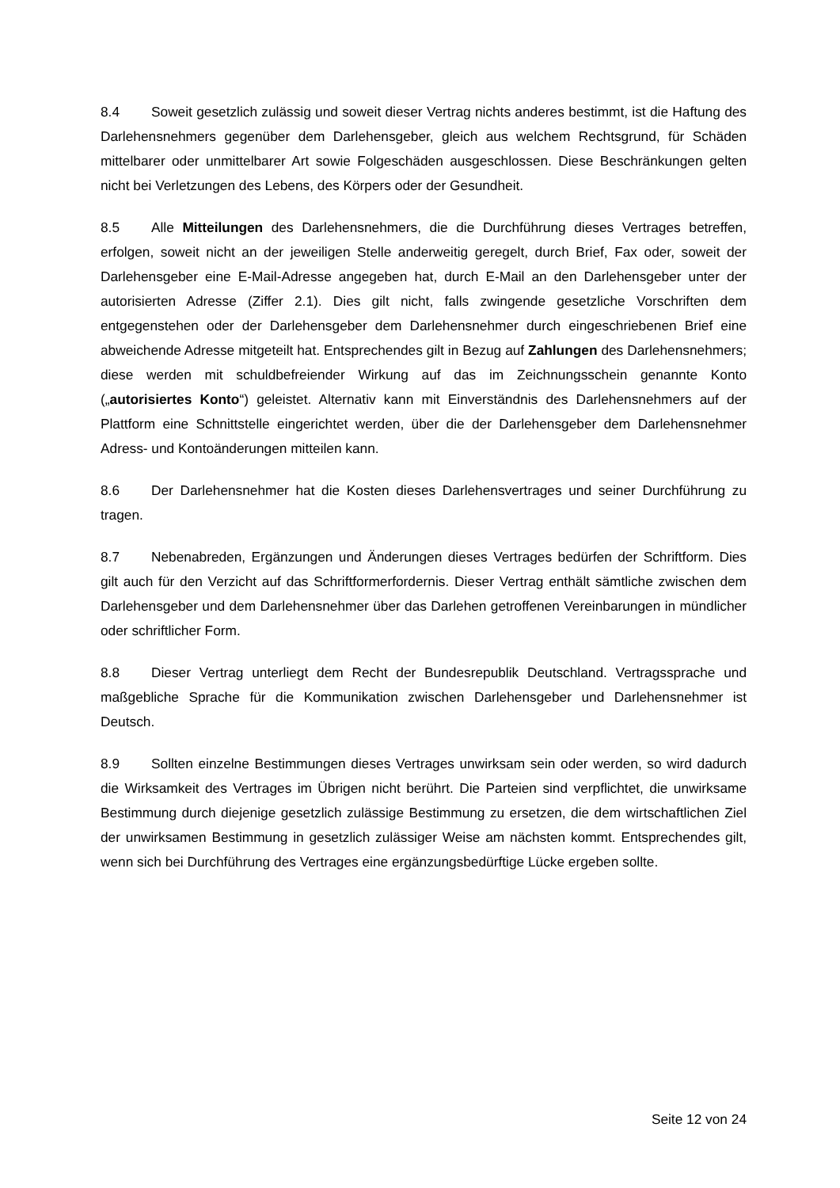8.4 Soweit gesetzlich zulässig und soweit dieser Vertrag nichts anderes bestimmt, ist die Haftung des Darlehensnehmers gegenüber dem Darlehensgeber, gleich aus welchem Rechtsgrund, für Schäden mittelbarer oder unmittelbarer Art sowie Folgeschäden ausgeschlossen. Diese Beschränkungen gelten nicht bei Verletzungen des Lebens, des Körpers oder der Gesundheit.
8.5 Alle Mitteilungen des Darlehensnehmers, die die Durchführung dieses Vertrages betreffen, erfolgen, soweit nicht an der jeweiligen Stelle anderweitig geregelt, durch Brief, Fax oder, soweit der Darlehensgeber eine E-Mail-Adresse angegeben hat, durch E-Mail an den Darlehensgeber unter der autorisierten Adresse (Ziffer 2.1). Dies gilt nicht, falls zwingende gesetzliche Vorschriften dem entgegenstehen oder der Darlehensgeber dem Darlehensnehmer durch eingeschriebenen Brief eine abweichende Adresse mitgeteilt hat. Entsprechendes gilt in Bezug auf Zahlungen des Darlehensnehmers; diese werden mit schuldbefreiender Wirkung auf das im Zeichnungsschein genannte Konto („autorisiertes Konto“) geleistet. Alternativ kann mit Einverständnis des Darlehensnehmers auf der Plattform eine Schnittstelle eingerichtet werden, über die der Darlehensgeber dem Darlehensnehmer Adress- und Kontoänderungen mitteilen kann.
8.6 Der Darlehensnehmer hat die Kosten dieses Darlehensvertrages und seiner Durchführung zu tragen.
8.7 Nebenabreden, Ergänzungen und Änderungen dieses Vertrages bedürfen der Schriftform. Dies gilt auch für den Verzicht auf das Schriftformerfordernis. Dieser Vertrag enthält sämtliche zwischen dem Darlehensgeber und dem Darlehensnehmer über das Darlehen getroffenen Vereinbarungen in mündlicher oder schriftlicher Form.
8.8 Dieser Vertrag unterliegt dem Recht der Bundesrepublik Deutschland. Vertragssprache und maßgebliche Sprache für die Kommunikation zwischen Darlehensgeber und Darlehensnehmer ist Deutsch.
8.9 Sollten einzelne Bestimmungen dieses Vertrages unwirksam sein oder werden, so wird dadurch die Wirksamkeit des Vertrages im Übrigen nicht berührt. Die Parteien sind verpflichtet, die unwirksame Bestimmung durch diejenige gesetzlich zulässige Bestimmung zu ersetzen, die dem wirtschaftlichen Ziel der unwirksamen Bestimmung in gesetzlich zulässiger Weise am nächsten kommt. Entsprechendes gilt, wenn sich bei Durchführung des Vertrages eine ergänzungsbedürftige Lücke ergeben sollte.
Seite 12 von 24